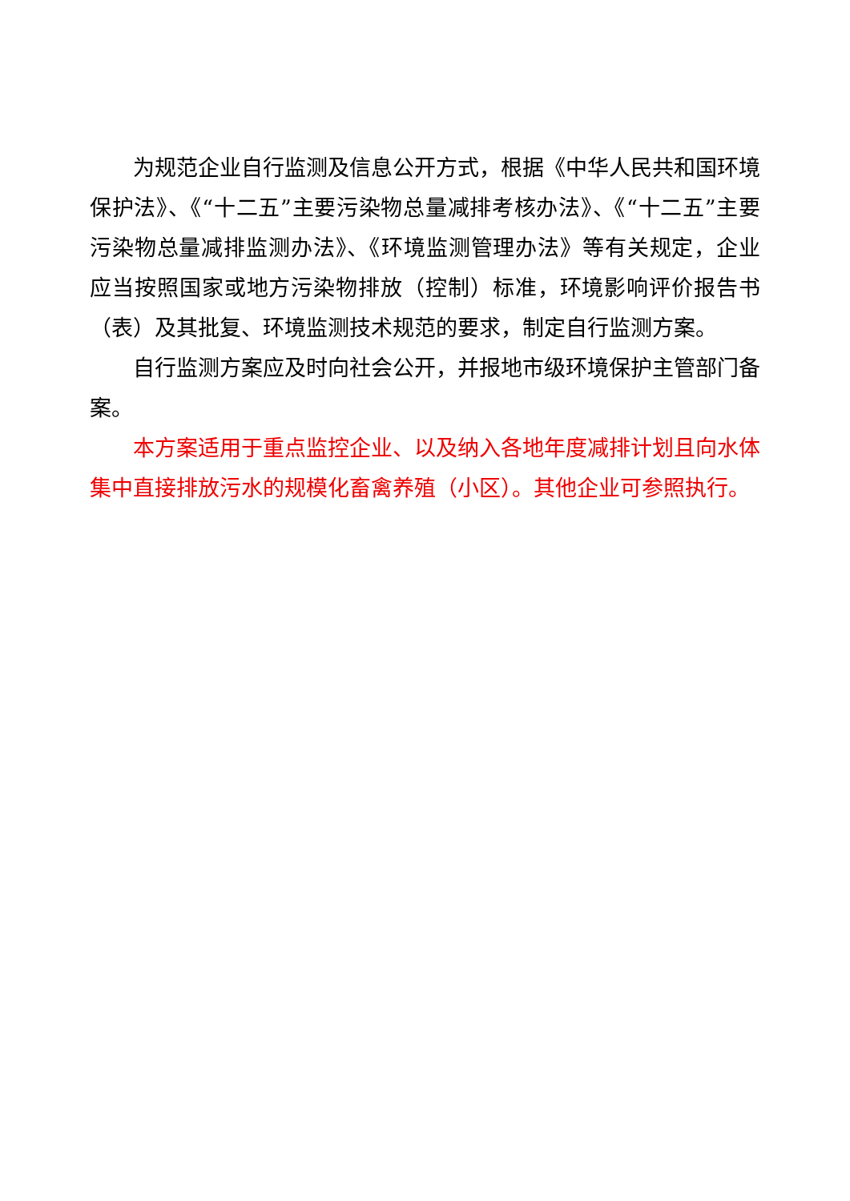为规范企业自行监测及信息公开方式，根据《中华人民共和国环境保护法》、《“十二五”主要污染物总量减排考核办法》、《“十二五”主要污染物总量减排监测办法》、《环境监测管理办法》等有关规定，企业应当按照国家或地方污染物排放（控制）标准，环境影响评价报告书（表）及其批复、环境监测技术规范的要求，制定自行监测方案。
自行监测方案应及时向社会公开，并报地市级环境保护主管部门备案。
本方案适用于重点监控企业、以及纳入各地年度减排计划且向水体集中直接排放污水的规模化畜禽养殖（小区）。其他企业可参照执行。